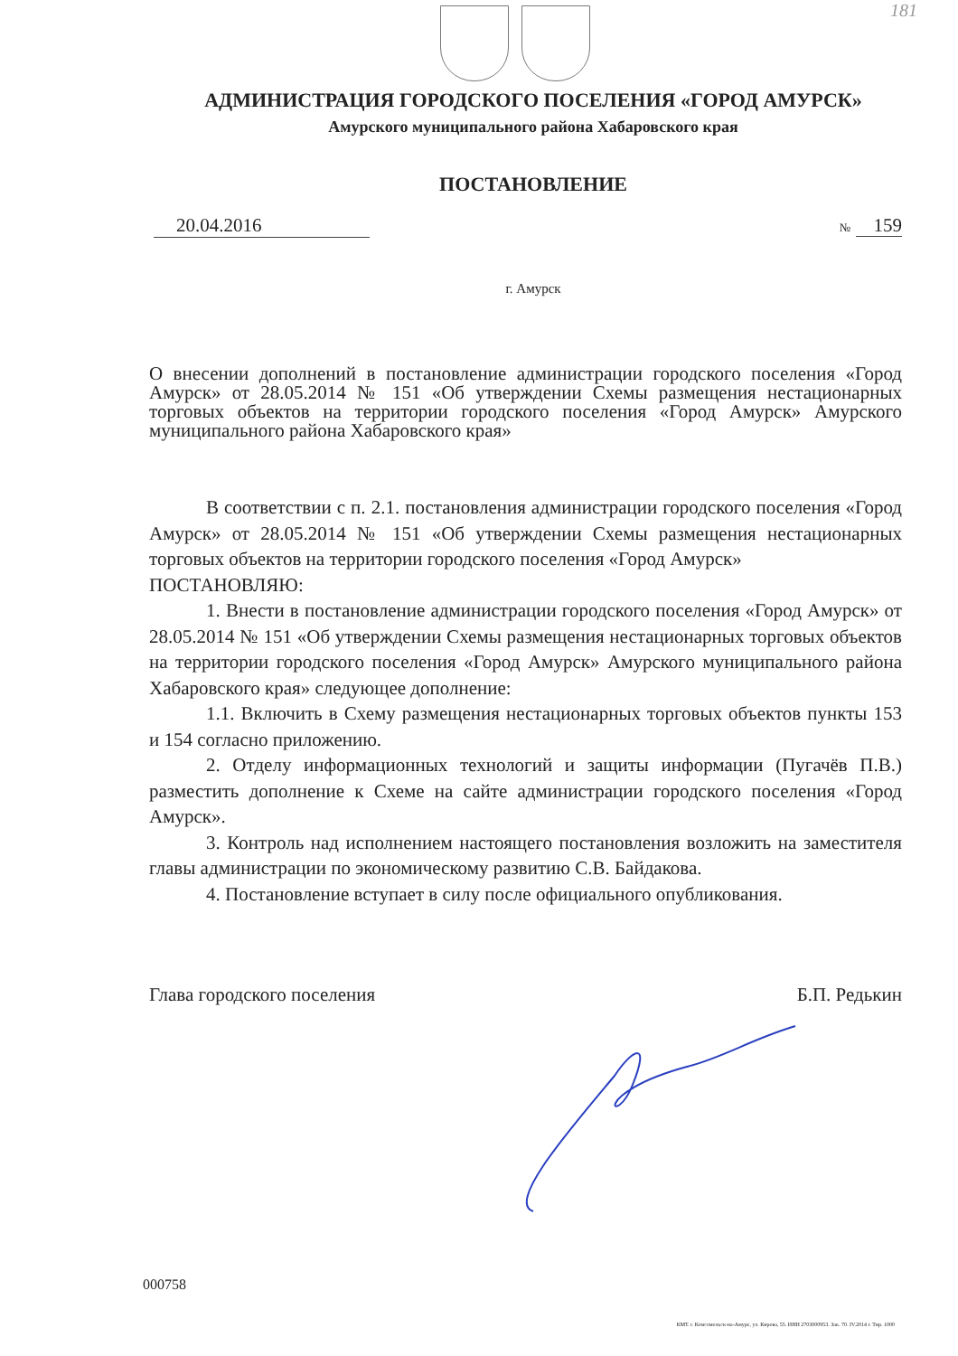181
АДМИНИСТРАЦИЯ ГОРОДСКОГО ПОСЕЛЕНИЯ «ГОРОД АМУРСК»
Амурского муниципального района Хабаровского края
ПОСТАНОВЛЕНИЕ
20.04.2016
№ 159
г. Амурск
О внесении дополнений в постановление администрации городского поселения «Город Амурск» от 28.05.2014 № 151 «Об утверждении Схемы размещения нестационарных торговых объектов на территории городского поселения «Город Амурск» Амурского муниципального района Хабаровского края»
В соответствии с п. 2.1. постановления администрации городского поселения «Город Амурск» от 28.05.2014 № 151 «Об утверждении Схемы размещения нестационарных торговых объектов на территории городского поселения «Город Амурск»
ПОСТАНОВЛЯЮ:
1. Внести в постановление администрации городского поселения «Город Амурск» от 28.05.2014 № 151 «Об утверждении Схемы размещения нестационарных торговых объектов на территории городского поселения «Город Амурск» Амурского муниципального района Хабаровского края» следующее дополнение:
1.1. Включить в Схему размещения нестационарных торговых объектов пункты 153 и 154 согласно приложению.
2. Отделу информационных технологий и защиты информации (Пугачёв П.В.) разместить дополнение к Схеме на сайте администрации городского поселения «Город Амурск».
3. Контроль над исполнением настоящего постановления возложить на заместителя главы администрации по экономическому развитию С.В. Байдакова.
4. Постановление вступает в силу после официального опубликования.
Глава городского поселения Б.П. Редькин
000758
КМТ. г. Комсомольск-на-Амуре, ул. Кирова, 55. ИНН 2703000953. Зак. 70. IV.2014 г. Тир. 1000